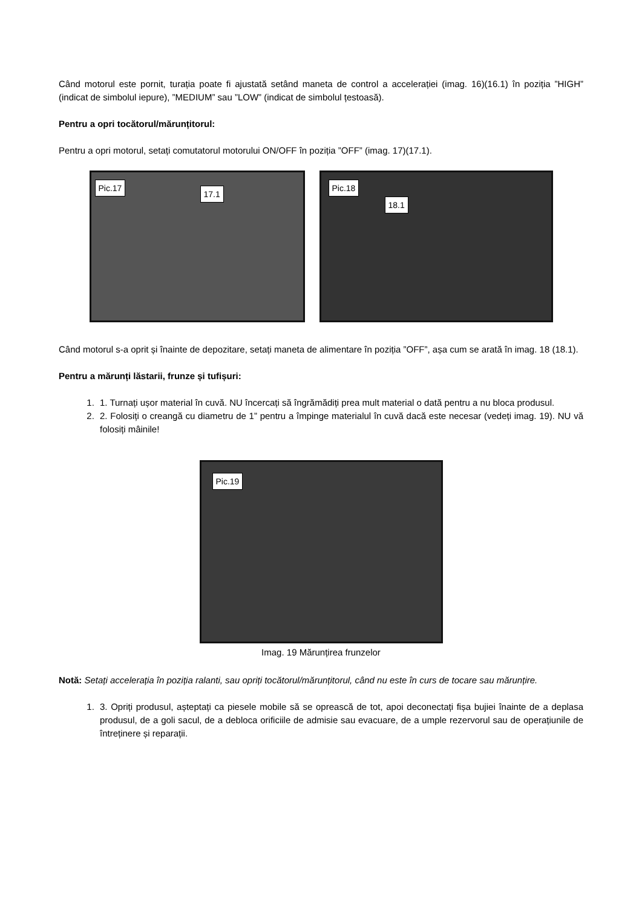Când motorul este pornit, turația poate fi ajustată setând maneta de control a accelerației (imag. 16)(16.1) în poziția ”HIGH” (indicat de simbolul iepure), ”MEDIUM” sau ”LOW” (indicat de simbolul țestoasă).
Pentru a opri tocătorul/mărunțitorul:
Pentru a opri motorul, setați comutatorul motorului ON/OFF în poziția ”OFF” (imag. 17)(17.1).
Pic.17
17.1
Pic.18
18.1
Când motorul s-a oprit și înainte de depozitare, setați maneta de alimentare în poziția ”OFF”, așa cum se arată în imag. 18 (18.1).
Pentru a mărunți lăstarii, frunze și tufișuri:
1. 1. Turnați ușor material în cuvă. NU încercați să îngrămădiți prea mult material o dată pentru a nu bloca produsul.
2. 2. Folosiți o creangă cu diametru de 1” pentru a împinge materialul în cuvă dacă este necesar (vedeți imag. 19). NU vă folosiți mâinile!
Pic.19
Imag. 19 Mărunțirea frunzelor
Notă: Setați accelerația în poziția ralanti, sau opriți tocătorul/mărunțitorul, când nu este în curs de tocare sau mărunțire.
1. 3. Opriți produsul, așteptați ca piesele mobile să se oprească de tot, apoi deconectați fișa bujiei înainte de a deplasa produsul, de a goli sacul, de a debloca orificiile de admisie sau evacuare, de a umple rezervorul sau de operațiunile de întreținere și reparații.